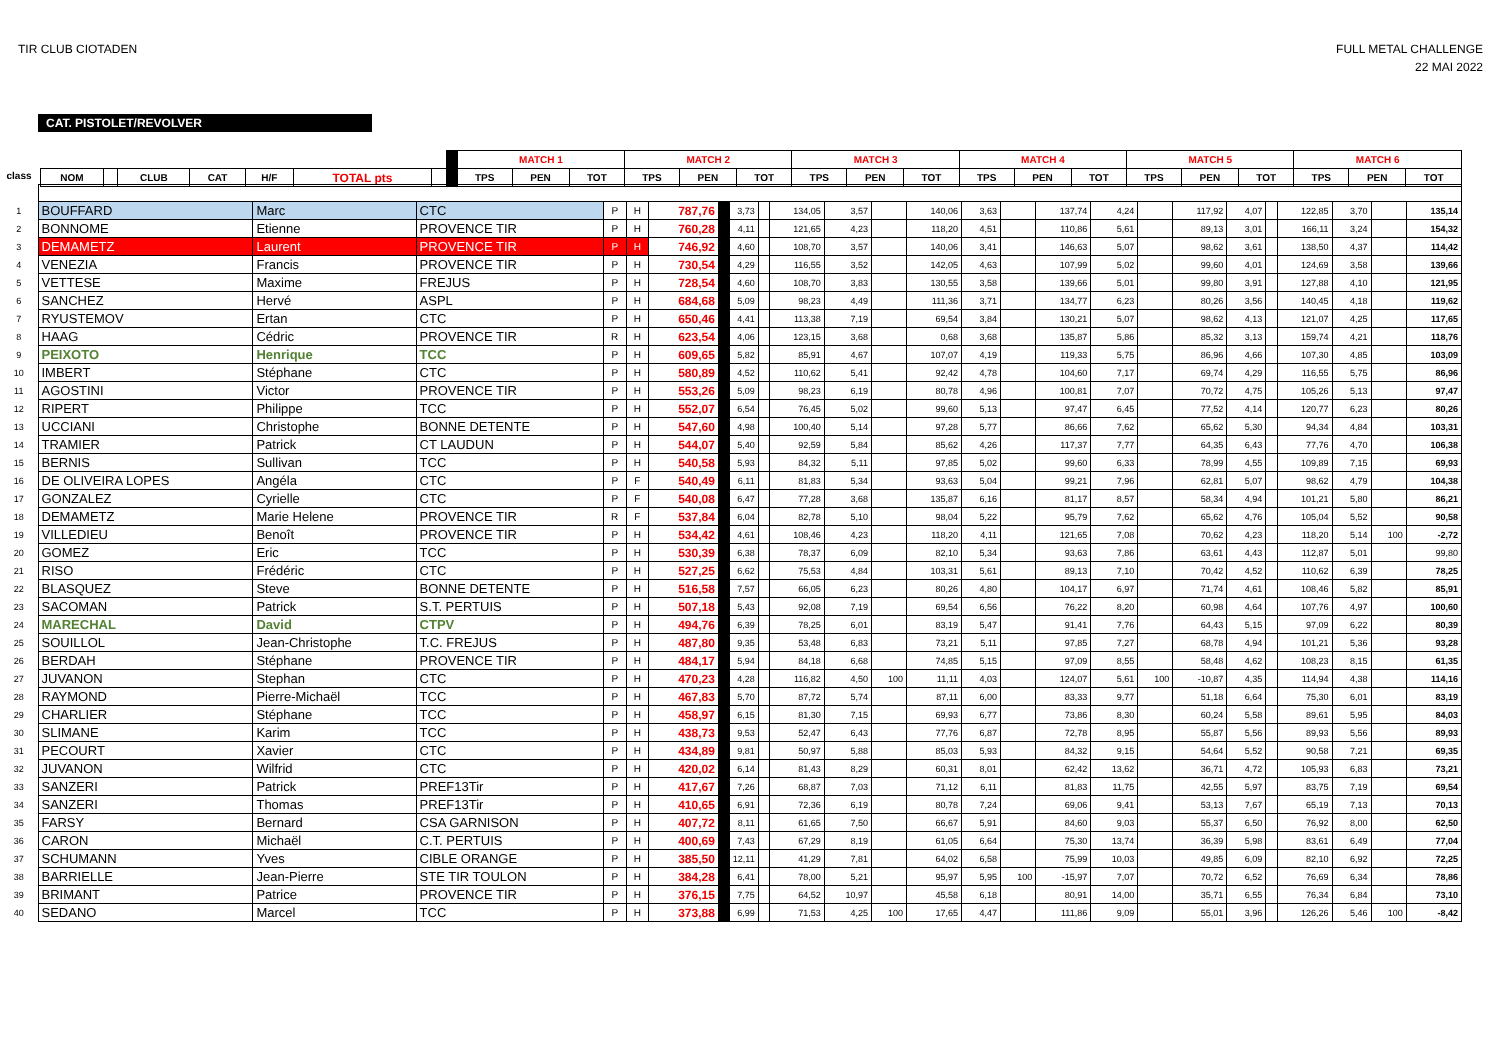TIR CLUB CIOTADEN
FULL METAL CHALLENGE
22 MAI 2022
CAT. PISTOLET/REVOLVER
| | | | | | | | | MATCH 1 | | | MATCH 2 | | | MATCH 3 | | | MATCH 4 | | | MATCH 5 | | | MATCH 6 | | |
| --- | --- | --- | --- | --- | --- | --- | --- | --- | --- | --- | --- | --- | --- | --- | --- | --- | --- | --- | --- | --- | --- | --- | --- | --- | --- |
| NOM | | CLUB | CAT | H/F | TOTAL pts | | | TPS | PEN | TOT | TPS | PEN | TOT | TPS | PEN | TOT | TPS | PEN | TOT | TPS | PEN | TOT | TPS | PEN | TOT |
| class | | | | | | | | | | | | | | | | | | | | | | | | | |
| --- | --- | --- | --- | --- | --- | --- | --- | --- | --- | --- | --- | --- | --- | --- | --- | --- | --- | --- | --- | --- | --- | --- | --- | --- | --- |
| 1 | BOUFFARD | Marc | CTC | P | H | 787,76 | | 3,73 | | 134,05 | 3,57 | | 140,06 | 3,63 | | 137,74 | 4,24 | | 117,92 | 4,07 | | 122,85 | 3,70 | | 135,14 |
| 2 | BONNOME | Etienne | PROVENCE TIR | P | H | 760,28 | | 4,11 | | 121,65 | 4,23 | | 118,20 | 4,51 | | 110,86 | 5,61 | | 89,13 | 3,01 | | 166,11 | 3,24 | | 154,32 |
| 3 | DEMAMETZ | Laurent | PROVENCE TIR | P | H | 746,92 | | 4,60 | | 108,70 | 3,57 | | 140,06 | 3,41 | | 146,63 | 5,07 | | 98,62 | 3,61 | | 138,50 | 4,37 | | 114,42 |
| 4 | VENEZIA | Francis | PROVENCE TIR | P | H | 730,54 | | 4,29 | | 116,55 | 3,52 | | 142,05 | 4,63 | | 107,99 | 5,02 | | 99,60 | 4,01 | | 124,69 | 3,58 | | 139,66 |
| 5 | VETTESE | Maxime | FREJUS | P | H | 728,54 | | 4,60 | | 108,70 | 3,83 | | 130,55 | 3,58 | | 139,66 | 5,01 | | 99,80 | 3,91 | | 127,88 | 4,10 | | 121,95 |
| 6 | SANCHEZ | Hervé | ASPL | P | H | 684,68 | | 5,09 | | 98,23 | 4,49 | | 111,36 | 3,71 | | 134,77 | 6,23 | | 80,26 | 3,56 | | 140,45 | 4,18 | | 119,62 |
| 7 | RYUSTEMOV | Ertan | CTC | P | H | 650,46 | | 4,41 | | 113,38 | 7,19 | | 69,54 | 3,84 | | 130,21 | 5,07 | | 98,62 | 4,13 | | 121,07 | 4,25 | | 117,65 |
| 8 | HAAG | Cédric | PROVENCE TIR | R | H | 623,54 | | 4,06 | | 123,15 | 3,68 | | 0,68 | 3,68 | | 135,87 | 5,86 | | 85,32 | 3,13 | | 159,74 | 4,21 | | 118,76 |
| 9 | PEIXOTO | Henrique | TCC | P | H | 609,65 | | 5,82 | | 85,91 | 4,67 | | 107,07 | 4,19 | | 119,33 | 5,75 | | 86,96 | 4,66 | | 107,30 | 4,85 | | 103,09 |
| 10 | IMBERT | Stéphane | CTC | P | H | 580,89 | | 4,52 | | 110,62 | 5,41 | | 92,42 | 4,78 | | 104,60 | 7,17 | | 69,74 | 4,29 | | 116,55 | 5,75 | | 86,96 |
| 11 | AGOSTINI | Victor | PROVENCE TIR | P | H | 553,26 | | 5,09 | | 98,23 | 6,19 | | 80,78 | 4,96 | | 100,81 | 7,07 | | 70,72 | 4,75 | | 105,26 | 5,13 | | 97,47 |
| 12 | RIPERT | Philippe | TCC | P | H | 552,07 | | 6,54 | | 76,45 | 5,02 | | 99,60 | 5,13 | | 97,47 | 6,45 | | 77,52 | 4,14 | | 120,77 | 6,23 | | 80,26 |
| 13 | UCCIANI | Christophe | BONNE DETENTE | P | H | 547,60 | | 4,98 | | 100,40 | 5,14 | | 97,28 | 5,77 | | 86,66 | 7,62 | | 65,62 | 5,30 | | 94,34 | 4,84 | | 103,31 |
| 14 | TRAMIER | Patrick | CT LAUDUN | P | H | 544,07 | | 5,40 | | 92,59 | 5,84 | | 85,62 | 4,26 | | 117,37 | 7,77 | | 64,35 | 6,43 | | 77,76 | 4,70 | | 106,38 |
| 15 | BERNIS | Sullivan | TCC | P | H | 540,58 | | 5,93 | | 84,32 | 5,11 | | 97,85 | 5,02 | | 99,60 | 6,33 | | 78,99 | 4,55 | | 109,89 | 7,15 | | 69,93 |
| 16 | DE OLIVEIRA LOPES | Angéla | CTC | P | F | 540,49 | | 6,11 | | 81,83 | 5,34 | | 93,63 | 5,04 | | 99,21 | 7,96 | | 62,81 | 5,07 | | 98,62 | 4,79 | | 104,38 |
| 17 | GONZALEZ | Cyrielle | CTC | P | F | 540,08 | | 6,47 | | 77,28 | 3,68 | | 135,87 | 6,16 | | 81,17 | 8,57 | | 58,34 | 4,94 | | 101,21 | 5,80 | | 86,21 |
| 18 | DEMAMETZ | Marie Helene | PROVENCE TIR | R | F | 537,84 | | 6,04 | | 82,78 | 5,10 | | 98,04 | 5,22 | | 95,79 | 7,62 | | 65,62 | 4,76 | | 105,04 | 5,52 | | 90,58 |
| 19 | VILLEDIEU | Benoît | PROVENCE TIR | P | H | 534,42 | | 4,61 | | 108,46 | 4,23 | | 118,20 | 4,11 | | 121,65 | 7,08 | | 70,62 | 4,23 | | 118,20 | 5,14 | 100 | -2,72 |
| 20 | GOMEZ | Eric | TCC | P | H | 530,39 | | 6,38 | | 78,37 | 6,09 | | 82,10 | 5,34 | | 93,63 | 7,86 | | 63,61 | 4,43 | | 112,87 | 5,01 | | 99,80 |
| 21 | RISO | Frédéric | CTC | P | H | 527,25 | | 6,62 | | 75,53 | 4,84 | | 103,31 | 5,61 | | 89,13 | 7,10 | | 70,42 | 4,52 | | 110,62 | 6,39 | | 78,25 |
| 22 | BLASQUEZ | Steve | BONNE DETENTE | P | H | 516,58 | | 7,57 | | 66,05 | 6,23 | | 80,26 | 4,80 | | 104,17 | 6,97 | | 71,74 | 4,61 | | 108,46 | 5,82 | | 85,91 |
| 23 | SACOMAN | Patrick | S.T. PERTUIS | P | H | 507,18 | | 5,43 | | 92,08 | 7,19 | | 69,54 | 6,56 | | 76,22 | 8,20 | | 60,98 | 4,64 | | 107,76 | 4,97 | | 100,60 |
| 24 | MARECHAL | David | CTPV | P | H | 494,76 | | 6,39 | | 78,25 | 6,01 | | 83,19 | 5,47 | | 91,41 | 7,76 | | 64,43 | 5,15 | | 97,09 | 6,22 | | 80,39 |
| 25 | SOUILLOL | Jean-Christophe | T.C. FREJUS | P | H | 487,80 | | 9,35 | | 53,48 | 6,83 | | 73,21 | 5,11 | | 97,85 | 7,27 | | 68,78 | 4,94 | | 101,21 | 5,36 | | 93,28 |
| 26 | BERDAH | Stéphane | PROVENCE TIR | P | H | 484,17 | | 5,94 | | 84,18 | 6,68 | | 74,85 | 5,15 | | 97,09 | 8,55 | | 58,48 | 4,62 | | 108,23 | 8,15 | | 61,35 |
| 27 | JUVANON | Stephan | CTC | P | H | 470,23 | | 4,28 | | 116,82 | 4,50 | 100 | 11,11 | 4,03 | | 124,07 | 5,61 | 100 | -10,87 | 4,35 | | 114,94 | 4,38 | | 114,16 |
| 28 | RAYMOND | Pierre-Michaël | TCC | P | H | 467,83 | | 5,70 | | 87,72 | 5,74 | | 87,11 | 6,00 | | 83,33 | 9,77 | | 51,18 | 6,64 | | 75,30 | 6,01 | | 83,19 |
| 29 | CHARLIER | Stéphane | TCC | P | H | 458,97 | | 6,15 | | 81,30 | 7,15 | | 69,93 | 6,77 | | 73,86 | 8,30 | | 60,24 | 5,58 | | 89,61 | 5,95 | | 84,03 |
| 30 | SLIMANE | Karim | TCC | P | H | 438,73 | | 9,53 | | 52,47 | 6,43 | | 77,76 | 6,87 | | 72,78 | 8,95 | | 55,87 | 5,56 | | 89,93 | 5,56 | | 89,93 |
| 31 | PECOURT | Xavier | CTC | P | H | 434,89 | | 9,81 | | 50,97 | 5,88 | | 85,03 | 5,93 | | 84,32 | 9,15 | | 54,64 | 5,52 | | 90,58 | 7,21 | | 69,35 |
| 32 | JUVANON | Wilfrid | CTC | P | H | 420,02 | | 6,14 | | 81,43 | 8,29 | | 60,31 | 8,01 | | 62,42 | 13,62 | | 36,71 | 4,72 | | 105,93 | 6,83 | | 73,21 |
| 33 | SANZERI | Patrick | PREF13Tir | P | H | 417,67 | | 7,26 | | 68,87 | 7,03 | | 71,12 | 6,11 | | 81,83 | 11,75 | | 42,55 | 5,97 | | 83,75 | 7,19 | | 69,54 |
| 34 | SANZERI | Thomas | PREF13Tir | P | H | 410,65 | | 6,91 | | 72,36 | 6,19 | | 80,78 | 7,24 | | 69,06 | 9,41 | | 53,13 | 7,67 | | 65,19 | 7,13 | | 70,13 |
| 35 | FARSY | Bernard | CSA GARNISON | P | H | 407,72 | | 8,11 | | 61,65 | 7,50 | | 66,67 | 5,91 | | 84,60 | 9,03 | | 55,37 | 6,50 | | 76,92 | 8,00 | | 62,50 |
| 36 | CARON | Michaël | C.T. PERTUIS | P | H | 400,69 | | 7,43 | | 67,29 | 8,19 | | 61,05 | 6,64 | | 75,30 | 13,74 | | 36,39 | 5,98 | | 83,61 | 6,49 | | 77,04 |
| 37 | SCHUMANN | Yves | CIBLE ORANGE | P | H | 385,50 | | 12,11 | | 41,29 | 7,81 | | 64,02 | 6,58 | | 75,99 | 10,03 | | 49,85 | 6,09 | | 82,10 | 6,92 | | 72,25 |
| 38 | BARRIELLE | Jean-Pierre | STE TIR TOULON | P | H | 384,28 | | 6,41 | | 78,00 | 5,21 | | 95,97 | 5,95 | 100 | -15,97 | 7,07 | | 70,72 | 6,52 | | 76,69 | 6,34 | | 78,86 |
| 39 | BRIMANT | Patrice | PROVENCE TIR | P | H | 376,15 | | 7,75 | | 64,52 | 10,97 | | 45,58 | 6,18 | | 80,91 | 14,00 | | 35,71 | 6,55 | | 76,34 | 6,84 | | 73,10 |
| 40 | SEDANO | Marcel | TCC | P | H | 373,88 | | 6,99 | | 71,53 | 4,25 | 100 | 17,65 | 4,47 | | 111,86 | 9,09 | | 55,01 | 3,96 | | 126,26 | 5,46 | 100 | -8,42 |